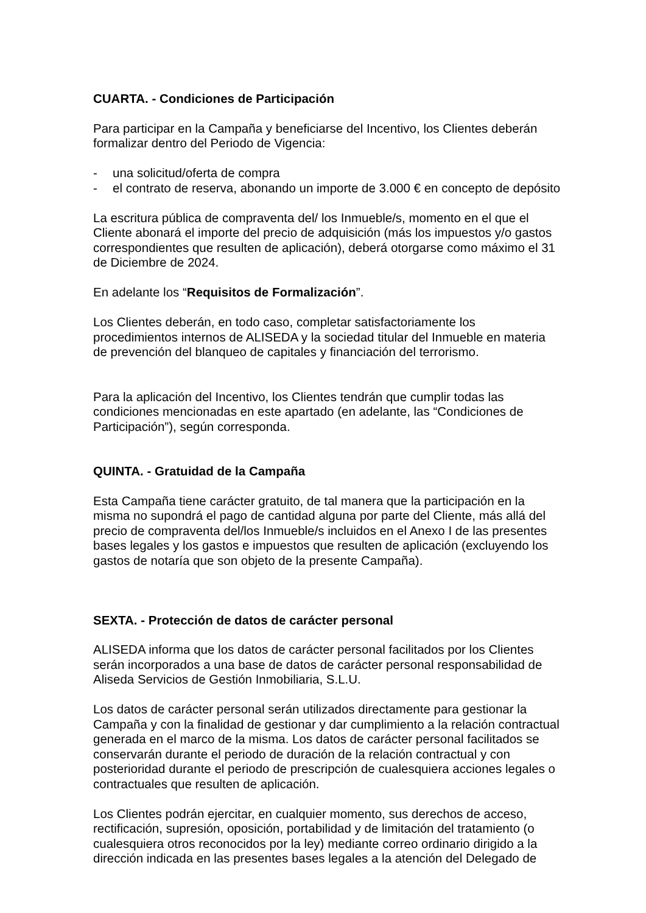CUARTA. - Condiciones de Participación
Para participar en la Campaña y beneficiarse del Incentivo, los Clientes deberán formalizar dentro del Periodo de Vigencia:
- una solicitud/oferta de compra
- el contrato de reserva, abonando un importe de 3.000 € en concepto de depósito
La escritura pública de compraventa del/ los Inmueble/s, momento en el que el Cliente abonará el importe del precio de adquisición (más los impuestos y/o gastos correspondientes que resulten de aplicación), deberá otorgarse como máximo el 31 de Diciembre de 2024.
En adelante los “Requisitos de Formalización”.
Los Clientes deberán, en todo caso, completar satisfactoriamente los procedimientos internos de ALISEDA y la sociedad titular del Inmueble en materia de prevención del blanqueo de capitales y financiación del terrorismo.
Para la aplicación del Incentivo, los Clientes tendrán que cumplir todas las condiciones mencionadas en este apartado (en adelante, las “Condiciones de Participación”), según corresponda.
QUINTA. - Gratuidad de la Campaña
Esta Campaña tiene carácter gratuito, de tal manera que la participación en la misma no supondrá el pago de cantidad alguna por parte del Cliente, más allá del precio de compraventa del/los Inmueble/s incluidos en el Anexo I de las presentes bases legales y los gastos e impuestos que resulten de aplicación (excluyendo los gastos de notaría que son objeto de la presente Campaña).
SEXTA. - Protección de datos de carácter personal
ALISEDA informa que los datos de carácter personal facilitados por los Clientes serán incorporados a una base de datos de carácter personal responsabilidad de Aliseda Servicios de Gestión Inmobiliaria, S.L.U.
Los datos de carácter personal serán utilizados directamente para gestionar la Campaña y con la finalidad de gestionar y dar cumplimiento a la relación contractual generada en el marco de la misma. Los datos de carácter personal facilitados se conservarán durante el periodo de duración de la relación contractual y con posterioridad durante el periodo de prescripción de cualesquiera acciones legales o contractuales que resulten de aplicación.
Los Clientes podrán ejercitar, en cualquier momento, sus derechos de acceso, rectificación, supresión, oposición, portabilidad y de limitación del tratamiento (o cualesquiera otros reconocidos por la ley) mediante correo ordinario dirigido a la dirección indicada en las presentes bases legales a la atención del Delegado de